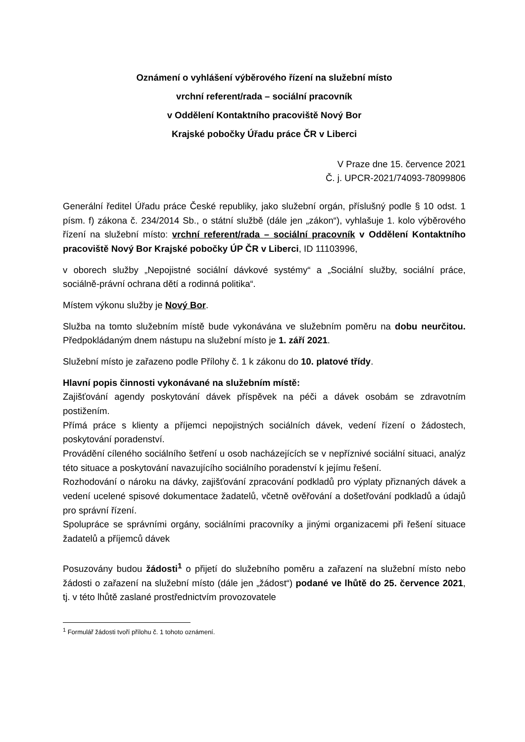Oznámení o vyhlášení výběrového řízení na služební místo
vrchní referent/rada – sociální pracovník
v Oddělení Kontaktního pracoviště Nový Bor
Krajské pobočky Úřadu práce ČR v Liberci
V Praze dne 15. července 2021
Č. j. UPCR-2021/74093-78099806
Generální ředitel Úřadu práce České republiky, jako služební orgán, příslušný podle § 10 odst. 1 písm. f) zákona č. 234/2014 Sb., o státní službě (dále jen „zákon“), vyhlašuje 1. kolo výběrového řízení na služební místo: vrchní referent/rada – sociální pracovník v Oddělení Kontaktního pracoviště Nový Bor Krajské pobočky ÚP ČR v Liberci, ID 11103996,
v oborech služby „Nepojistné sociální dávkové systémy“ a „Sociální služby, sociální práce, sociálně-právní ochrana dětí a rodinná politika“.
Místem výkonu služby je Nový Bor.
Služba na tomto služebním místě bude vykonávána ve služebním poměru na dobu neurčitou. Předpokládaným dnem nástupu na služební místo je 1. září 2021.
Služební místo je zařazeno podle Přílohy č. 1 k zákonu do 10. platové třídy.
Hlavní popis činnosti vykonávané na služebním místě:
Zajišťování agendy poskytování dávek příspěvek na péči a dávek osobám se zdravotním postižením.
Přímá práce s klienty a příjemci nepojistných sociálních dávek, vedení řízení o žádostech, poskytování poradenství.
Provádění cíleného sociálního šetření u osob nacházejících se v nepříznivé sociální situaci, analýz této situace a poskytování navazujícího sociálního poradenství k jejímu řešení.
Rozhodování o nároku na dávky, zajišťování zpracování podkladů pro výplaty přiznaných dávek a vedení ucelené spisové dokumentace žadatelů, včetně ověřování a došetřování podkladů a údajů pro správní řízení.
Spolupráce se správními orgány, sociálními pracovníky a jinými organizacemi při řešení situace žadatelů a příjemců dávek
Posuzovány budou žádosti<sup>1</sup> o přijetí do služebního poměru a zařazení na služební místo nebo žádosti o zařazení na služební místo (dále jen „žádost“) podané ve lhůtě do 25. července 2021, tj. v této lhůtě zaslané prostřednictvím provozovatele
<sup>1</sup> Formulář žádosti tvoří přílohu č. 1 tohoto oznámení.